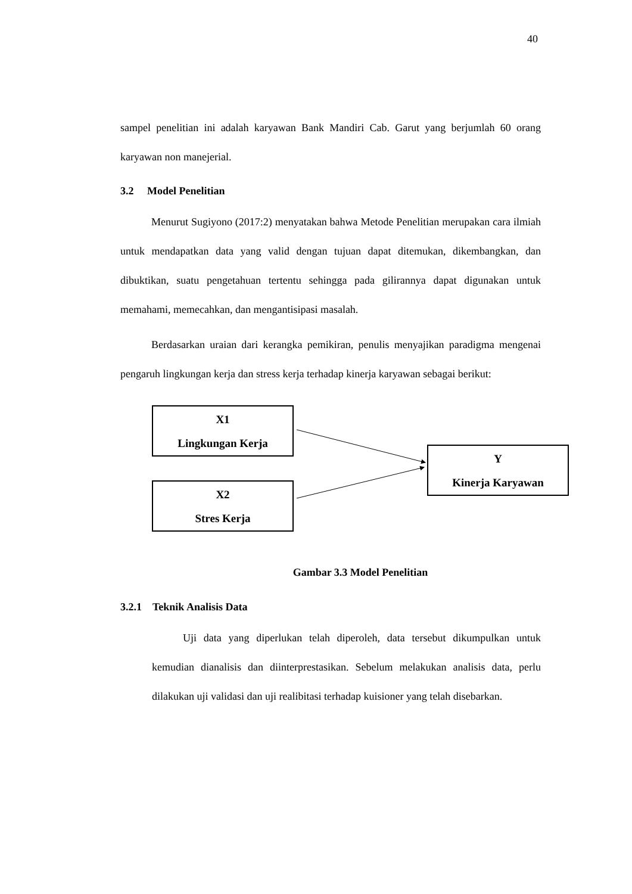40
sampel penelitian ini adalah karyawan Bank Mandiri Cab. Garut yang berjumlah 60 orang karyawan non manejerial.
3.2 Model Penelitian
Menurut Sugiyono (2017:2) menyatakan bahwa Metode Penelitian merupakan cara ilmiah untuk mendapatkan data yang valid dengan tujuan dapat ditemukan, dikembangkan, dan dibuktikan, suatu pengetahuan tertentu sehingga pada gilirannya dapat digunakan untuk memahami, memecahkan, dan mengantisipasi masalah.
Berdasarkan uraian dari kerangka pemikiran, penulis menyajikan paradigma mengenai pengaruh lingkungan kerja dan stress kerja terhadap kinerja karyawan sebagai berikut:
X1
Lingkungan Kerja
X2
Stres Kerja
Y
Kinerja Karyawan
Gambar 3.3 Model Penelitian
3.2.1 Teknik Analisis Data
Uji data yang diperlukan telah diperoleh, data tersebut dikumpulkan untuk kemudian dianalisis dan diinterprestasikan. Sebelum melakukan analisis data, perlu dilakukan uji validasi dan uji realibitasi terhadap kuisioner yang telah disebarkan.